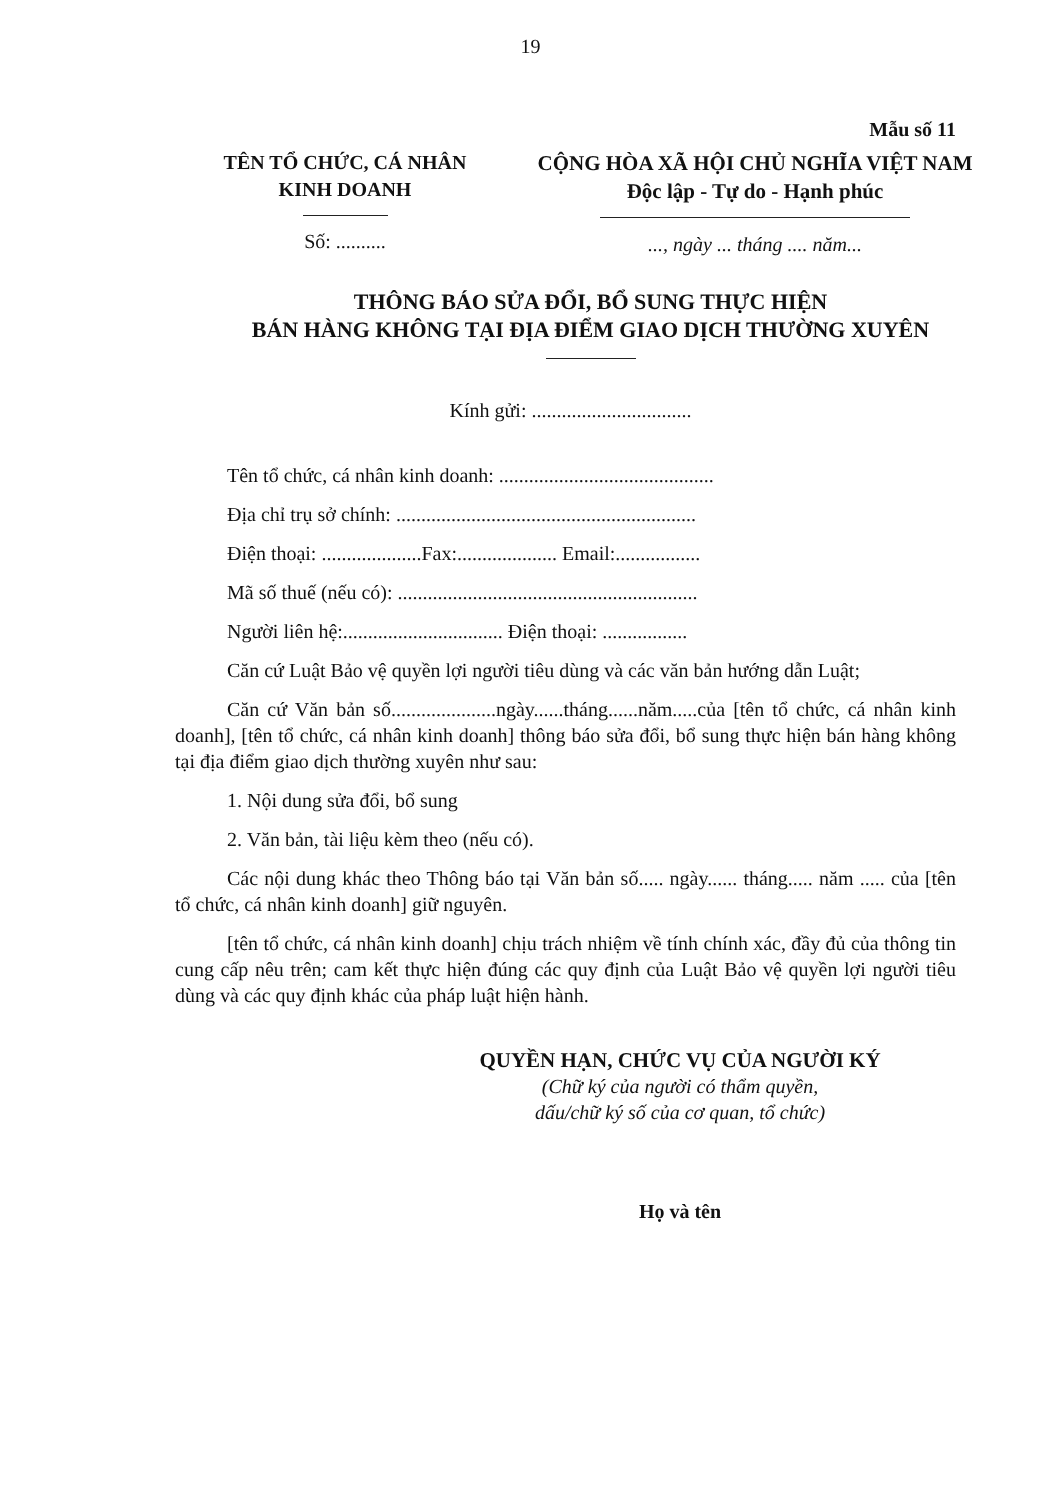19
Mẫu số 11
TÊN TỔ CHỨC, CÁ NHÂN
KINH DOANH
Số: ..........
CỘNG HÒA XÃ HỘI CHỦ NGHĨA VIỆT NAM
Độc lập - Tự do - Hạnh phúc
..., ngày ... tháng .... năm...
THÔNG BÁO SỬA ĐỔI, BỔ SUNG THỰC HIỆN
BÁN HÀNG KHÔNG TẠI ĐỊA ĐIỂM GIAO DỊCH THƯỜNG XUYÊN
Kính gửi: ................................
Tên tổ chức, cá nhân kinh doanh: ...........................................
Địa chỉ trụ sở chính: ............................................................
Điện thoại: ....................Fax:.................... Email:.................
Mã số thuế (nếu có): ............................................................
Người liên hệ:................................ Điện thoại: .................
Căn cứ Luật Bảo vệ quyền lợi người tiêu dùng và các văn bản hướng dẫn Luật;
Căn cứ Văn bản số.....................ngày......tháng......năm.....của [tên tổ chức, cá nhân kinh doanh], [tên tổ chức, cá nhân kinh doanh] thông báo sửa đổi, bổ sung thực hiện bán hàng không tại địa điểm giao dịch thường xuyên như sau:
1. Nội dung sửa đổi, bổ sung
2. Văn bản, tài liệu kèm theo (nếu có).
Các nội dung khác theo Thông báo tại Văn bản số..... ngày...... tháng..... năm ..... của [tên tổ chức, cá nhân kinh doanh] giữ nguyên.
[tên tổ chức, cá nhân kinh doanh] chịu trách nhiệm về tính chính xác, đầy đủ của thông tin cung cấp nêu trên; cam kết thực hiện đúng các quy định của Luật Bảo vệ quyền lợi người tiêu dùng và các quy định khác của pháp luật hiện hành.
QUYỀN HẠN, CHỨC VỤ CỦA NGƯỜI KÝ
(Chữ ký của người có thẩm quyền,
dấu/chữ ký số của cơ quan, tổ chức)
Họ và tên